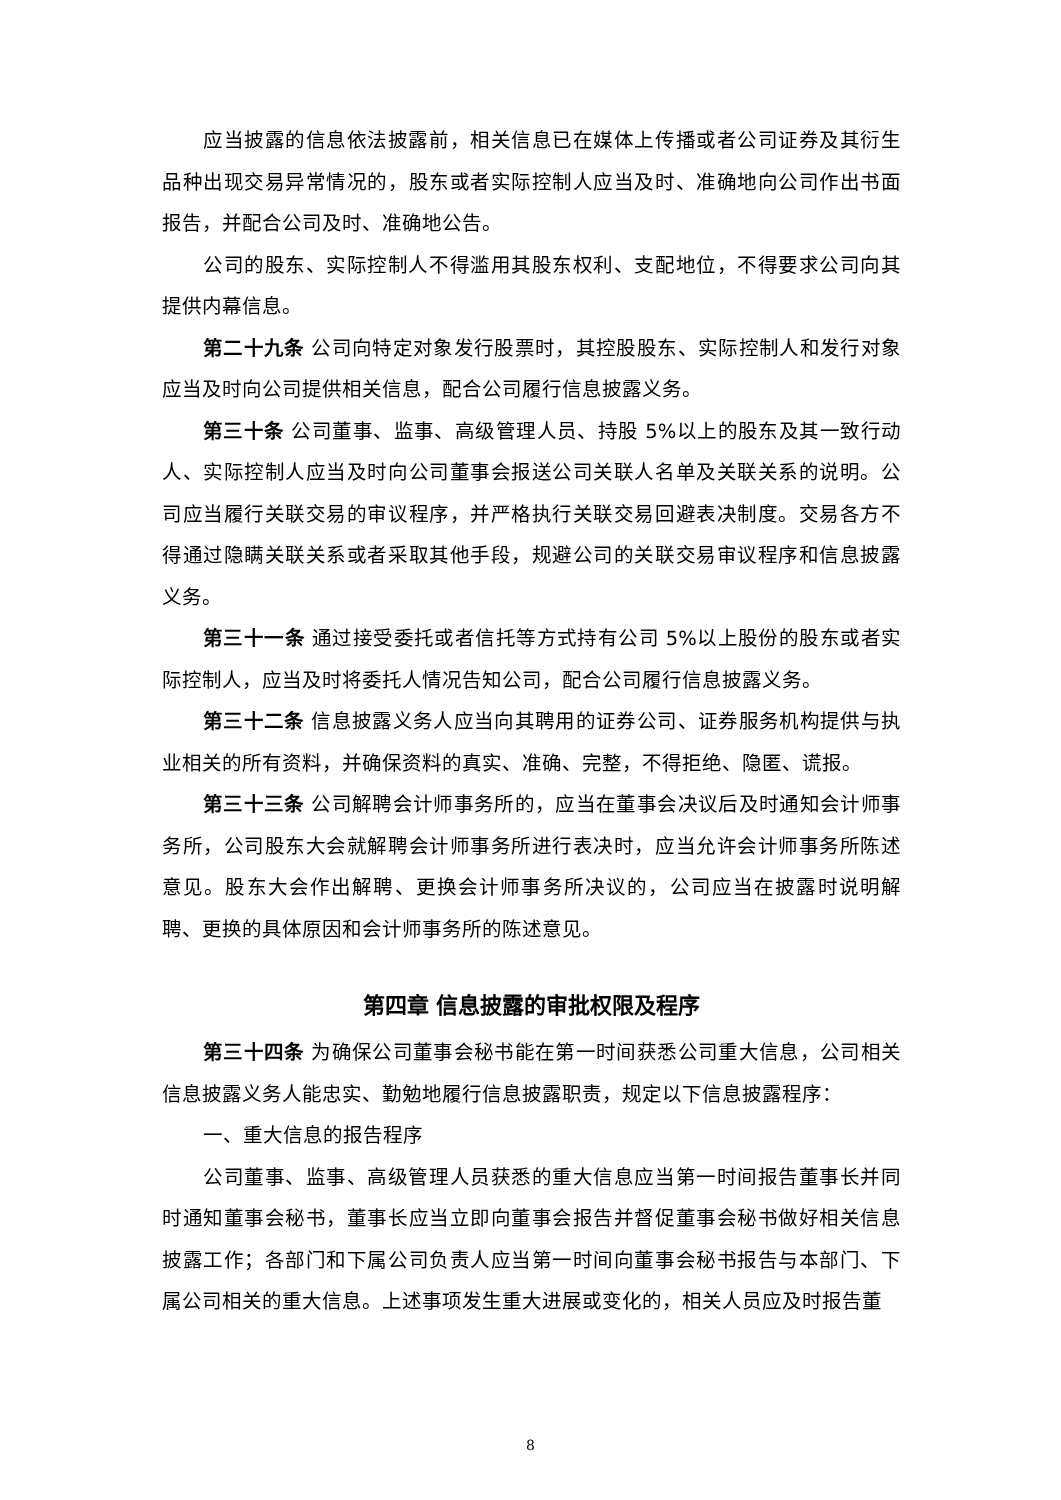应当披露的信息依法披露前，相关信息已在媒体上传播或者公司证券及其衍生品种出现交易异常情况的，股东或者实际控制人应当及时、准确地向公司作出书面报告，并配合公司及时、准确地公告。
公司的股东、实际控制人不得滥用其股东权利、支配地位，不得要求公司向其提供内幕信息。
第二十九条 公司向特定对象发行股票时，其控股股东、实际控制人和发行对象应当及时向公司提供相关信息，配合公司履行信息披露义务。
第三十条 公司董事、监事、高级管理人员、持股 5%以上的股东及其一致行动人、实际控制人应当及时向公司董事会报送公司关联人名单及关联关系的说明。公司应当履行关联交易的审议程序，并严格执行关联交易回避表决制度。交易各方不得通过隐瞒关联关系或者采取其他手段，规避公司的关联交易审议程序和信息披露义务。
第三十一条 通过接受委托或者信托等方式持有公司 5%以上股份的股东或者实际控制人，应当及时将委托人情况告知公司，配合公司履行信息披露义务。
第三十二条 信息披露义务人应当向其聘用的证券公司、证券服务机构提供与执业相关的所有资料，并确保资料的真实、准确、完整，不得拒绝、隐匿、谎报。
第三十三条 公司解聘会计师事务所的，应当在董事会决议后及时通知会计师事务所，公司股东大会就解聘会计师事务所进行表决时，应当允许会计师事务所陈述意见。股东大会作出解聘、更换会计师事务所决议的，公司应当在披露时说明解聘、更换的具体原因和会计师事务所的陈述意见。
第四章 信息披露的审批权限及程序
第三十四条 为确保公司董事会秘书能在第一时间获悉公司重大信息，公司相关信息披露义务人能忠实、勤勉地履行信息披露职责，规定以下信息披露程序：
一、重大信息的报告程序
公司董事、监事、高级管理人员获悉的重大信息应当第一时间报告董事长并同时通知董事会秘书，董事长应当立即向董事会报告并督促董事会秘书做好相关信息披露工作；各部门和下属公司负责人应当第一时间向董事会秘书报告与本部门、下属公司相关的重大信息。上述事项发生重大进展或变化的，相关人员应及时报告董
8